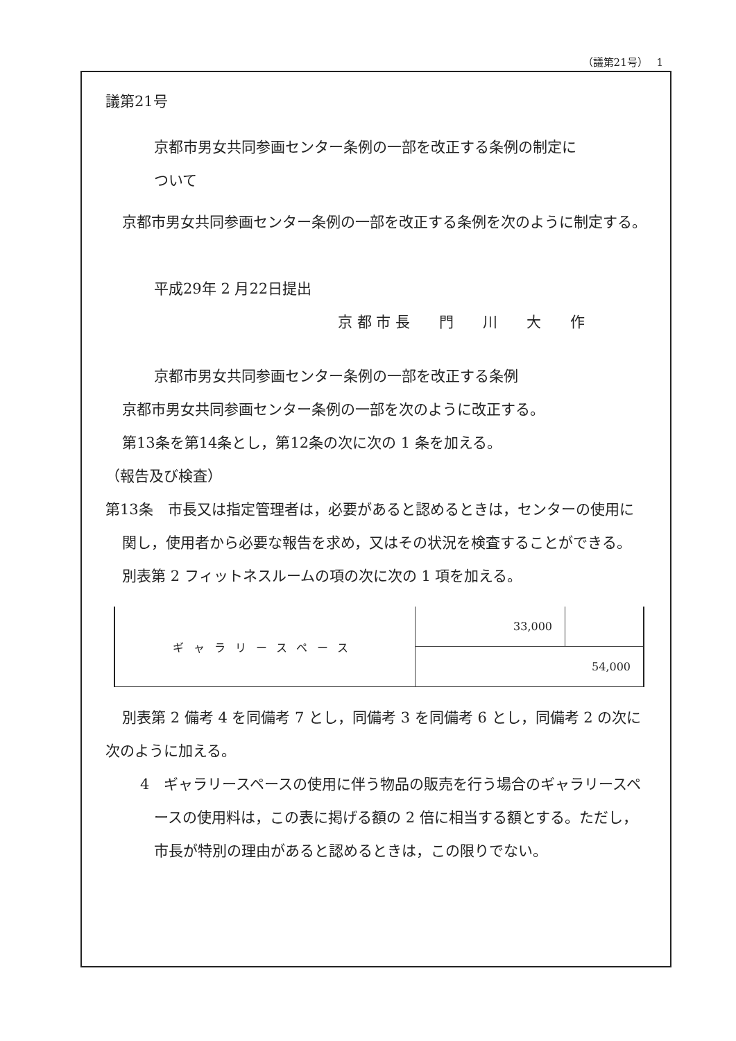（議第21号）　 1
議第21号
京都市男女共同参画センター条例の一部を改正する条例の制定に
ついて
京都市男女共同参画センター条例の一部を改正する条例を次のように制定する。
平成29年 2 月22日提出
京 都 市 長　　門　　川　　大　　作
京都市男女共同参画センター条例の一部を改正する条例
京都市男女共同参画センター条例の一部を次のように改正する。
第13条を第14条とし，第12条の次に次の 1 条を加える。
（報告及び検査）
第13条　市長又は指定管理者は，必要があると認めるときは，センターの使用に関し，使用者から必要な報告を求め，又はその状況を検査することができる。
別表第 2 フィットネスルームの項の次に次の 1 項を加える。
| ギャラリースペース | 33,000 | |
| | 54,000 | |
別表第 2 備考 4 を同備考 7 とし，同備考 3 を同備考 6 とし，同備考 2 の次に次のように加える。
4　ギャラリースペースの使用に伴う物品の販売を行う場合のギャラリースペースの使用料は，この表に掲げる額の 2 倍に相当する額とする。ただし，市長が特別の理由があると認めるときは，この限りでない。